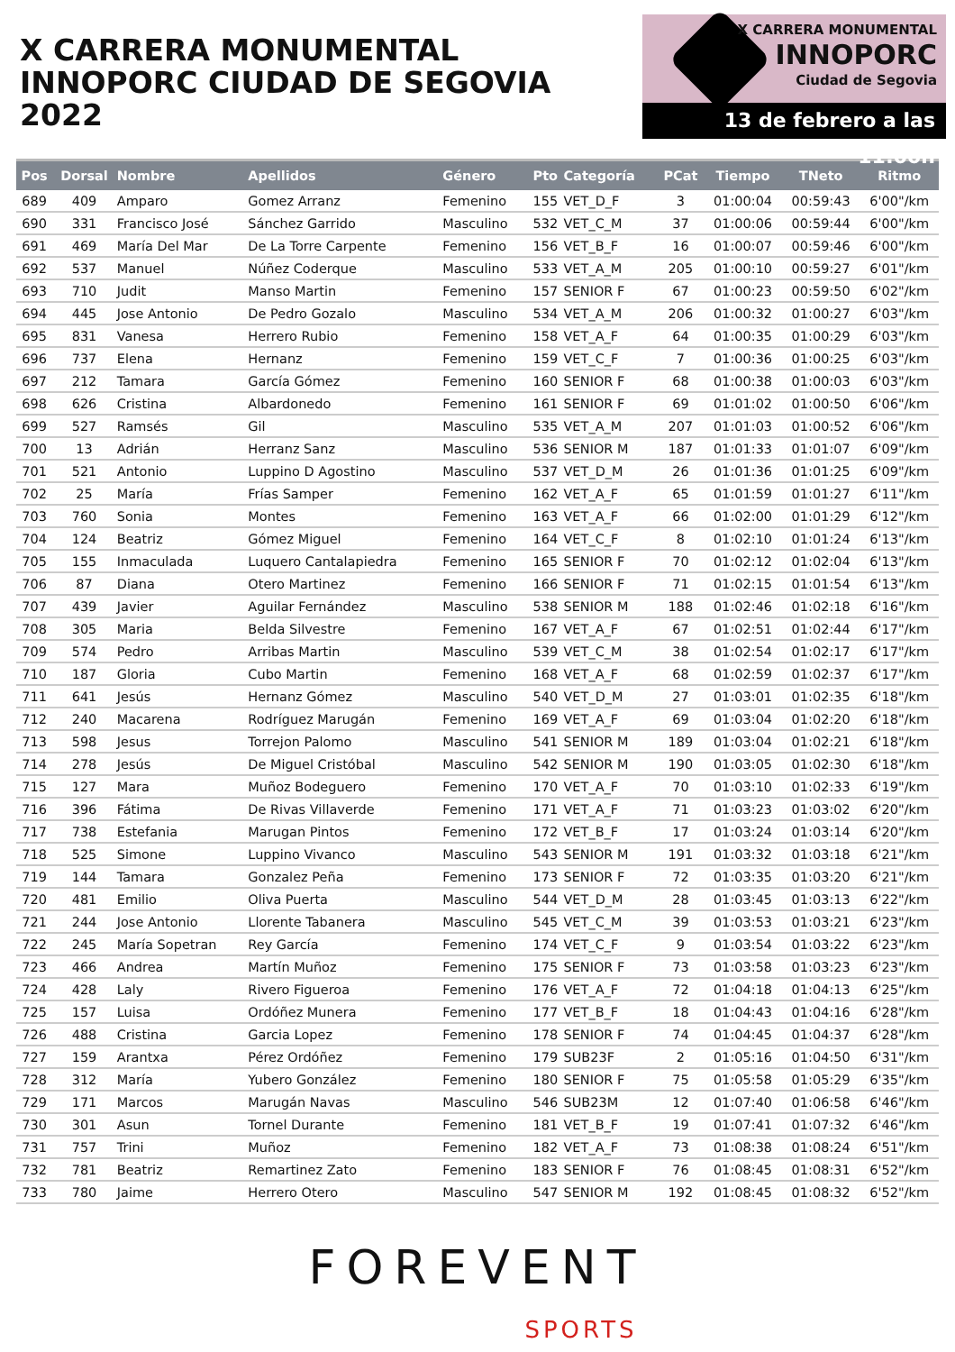X CARRERA MONUMENTAL
INNOPORC CIUDAD DE SEGOVIA 2022
X CARRERA MONUMENTAL
INNOPORC
Ciudad de Segovia
13 de febrero a las 11:00h
| Pos | Dorsal | Nombre | Apellidos | Género | Pto | Categoría | PCat | Tiempo | TNeto | Ritmo |
| --- | --- | --- | --- | --- | --- | --- | --- | --- | --- | --- |
| 689 | 409 | Amparo | Gomez Arranz | Femenino | 155 | VET_D_F | 3 | 01:00:04 | 00:59:43 | 6'00"/km |
| 690 | 331 | Francisco José | Sánchez Garrido | Masculino | 532 | VET_C_M | 37 | 01:00:06 | 00:59:44 | 6'00"/km |
| 691 | 469 | María Del Mar | De La Torre Carpente | Femenino | 156 | VET_B_F | 16 | 01:00:07 | 00:59:46 | 6'00"/km |
| 692 | 537 | Manuel | Núñez Coderque | Masculino | 533 | VET_A_M | 205 | 01:00:10 | 00:59:27 | 6'01"/km |
| 693 | 710 | Judit | Manso Martin | Femenino | 157 | SENIOR F | 67 | 01:00:23 | 00:59:50 | 6'02"/km |
| 694 | 445 | Jose Antonio | De Pedro Gozalo | Masculino | 534 | VET_A_M | 206 | 01:00:32 | 01:00:27 | 6'03"/km |
| 695 | 831 | Vanesa | Herrero Rubio | Femenino | 158 | VET_A_F | 64 | 01:00:35 | 01:00:29 | 6'03"/km |
| 696 | 737 | Elena | Hernanz | Femenino | 159 | VET_C_F | 7 | 01:00:36 | 01:00:25 | 6'03"/km |
| 697 | 212 | Tamara | García Gómez | Femenino | 160 | SENIOR F | 68 | 01:00:38 | 01:00:03 | 6'03"/km |
| 698 | 626 | Cristina | Albardonedo | Femenino | 161 | SENIOR F | 69 | 01:01:02 | 01:00:50 | 6'06"/km |
| 699 | 527 | Ramsés | Gil | Masculino | 535 | VET_A_M | 207 | 01:01:03 | 01:00:52 | 6'06"/km |
| 700 | 13 | Adrián | Herranz Sanz | Masculino | 536 | SENIOR M | 187 | 01:01:33 | 01:01:07 | 6'09"/km |
| 701 | 521 | Antonio | Luppino D Agostino | Masculino | 537 | VET_D_M | 26 | 01:01:36 | 01:01:25 | 6'09"/km |
| 702 | 25 | María | Frías Samper | Femenino | 162 | VET_A_F | 65 | 01:01:59 | 01:01:27 | 6'11"/km |
| 703 | 760 | Sonia | Montes | Femenino | 163 | VET_A_F | 66 | 01:02:00 | 01:01:29 | 6'12"/km |
| 704 | 124 | Beatriz | Gómez Miguel | Femenino | 164 | VET_C_F | 8 | 01:02:10 | 01:01:24 | 6'13"/km |
| 705 | 155 | Inmaculada | Luquero Cantalapiedra | Femenino | 165 | SENIOR F | 70 | 01:02:12 | 01:02:04 | 6'13"/km |
| 706 | 87 | Diana | Otero Martinez | Femenino | 166 | SENIOR F | 71 | 01:02:15 | 01:01:54 | 6'13"/km |
| 707 | 439 | Javier | Aguilar Fernández | Masculino | 538 | SENIOR M | 188 | 01:02:46 | 01:02:18 | 6'16"/km |
| 708 | 305 | Maria | Belda Silvestre | Femenino | 167 | VET_A_F | 67 | 01:02:51 | 01:02:44 | 6'17"/km |
| 709 | 574 | Pedro | Arribas Martin | Masculino | 539 | VET_C_M | 38 | 01:02:54 | 01:02:17 | 6'17"/km |
| 710 | 187 | Gloria | Cubo Martin | Femenino | 168 | VET_A_F | 68 | 01:02:59 | 01:02:37 | 6'17"/km |
| 711 | 641 | Jesús | Hernanz Gómez | Masculino | 540 | VET_D_M | 27 | 01:03:01 | 01:02:35 | 6'18"/km |
| 712 | 240 | Macarena | Rodríguez Marugán | Femenino | 169 | VET_A_F | 69 | 01:03:04 | 01:02:20 | 6'18"/km |
| 713 | 598 | Jesus | Torrejon Palomo | Masculino | 541 | SENIOR M | 189 | 01:03:04 | 01:02:21 | 6'18"/km |
| 714 | 278 | Jesús | De Miguel Cristóbal | Masculino | 542 | SENIOR M | 190 | 01:03:05 | 01:02:30 | 6'18"/km |
| 715 | 127 | Mara | Muñoz Bodeguero | Femenino | 170 | VET_A_F | 70 | 01:03:10 | 01:02:33 | 6'19"/km |
| 716 | 396 | Fátima | De Rivas Villaverde | Femenino | 171 | VET_A_F | 71 | 01:03:23 | 01:03:02 | 6'20"/km |
| 717 | 738 | Estefania | Marugan Pintos | Femenino | 172 | VET_B_F | 17 | 01:03:24 | 01:03:14 | 6'20"/km |
| 718 | 525 | Simone | Luppino Vivanco | Masculino | 543 | SENIOR M | 191 | 01:03:32 | 01:03:18 | 6'21"/km |
| 719 | 144 | Tamara | Gonzalez Peña | Femenino | 173 | SENIOR F | 72 | 01:03:35 | 01:03:20 | 6'21"/km |
| 720 | 481 | Emilio | Oliva Puerta | Masculino | 544 | VET_D_M | 28 | 01:03:45 | 01:03:13 | 6'22"/km |
| 721 | 244 | Jose Antonio | Llorente Tabanera | Masculino | 545 | VET_C_M | 39 | 01:03:53 | 01:03:21 | 6'23"/km |
| 722 | 245 | María Sopetran | Rey García | Femenino | 174 | VET_C_F | 9 | 01:03:54 | 01:03:22 | 6'23"/km |
| 723 | 466 | Andrea | Martín Muñoz | Femenino | 175 | SENIOR F | 73 | 01:03:58 | 01:03:23 | 6'23"/km |
| 724 | 428 | Laly | Rivero Figueroa | Femenino | 176 | VET_A_F | 72 | 01:04:18 | 01:04:13 | 6'25"/km |
| 725 | 157 | Luisa | Ordóñez Munera | Femenino | 177 | VET_B_F | 18 | 01:04:43 | 01:04:16 | 6'28"/km |
| 726 | 488 | Cristina | Garcia Lopez | Femenino | 178 | SENIOR F | 74 | 01:04:45 | 01:04:37 | 6'28"/km |
| 727 | 159 | Arantxa | Pérez Ordóñez | Femenino | 179 | SUB23F | 2 | 01:05:16 | 01:04:50 | 6'31"/km |
| 728 | 312 | María | Yubero González | Femenino | 180 | SENIOR F | 75 | 01:05:58 | 01:05:29 | 6'35"/km |
| 729 | 171 | Marcos | Marugán Navas | Masculino | 546 | SUB23M | 12 | 01:07:40 | 01:06:58 | 6'46"/km |
| 730 | 301 | Asun | Tornel Durante | Femenino | 181 | VET_B_F | 19 | 01:07:41 | 01:07:32 | 6'46"/km |
| 731 | 757 | Trini | Muñoz | Femenino | 182 | VET_A_F | 73 | 01:08:38 | 01:08:24 | 6'51"/km |
| 732 | 781 | Beatriz | Remartinez Zato | Femenino | 183 | SENIOR F | 76 | 01:08:45 | 01:08:31 | 6'52"/km |
| 733 | 780 | Jaime | Herrero Otero | Masculino | 547 | SENIOR M | 192 | 01:08:45 | 01:08:32 | 6'52"/km |
FOREVENT
SPORTS